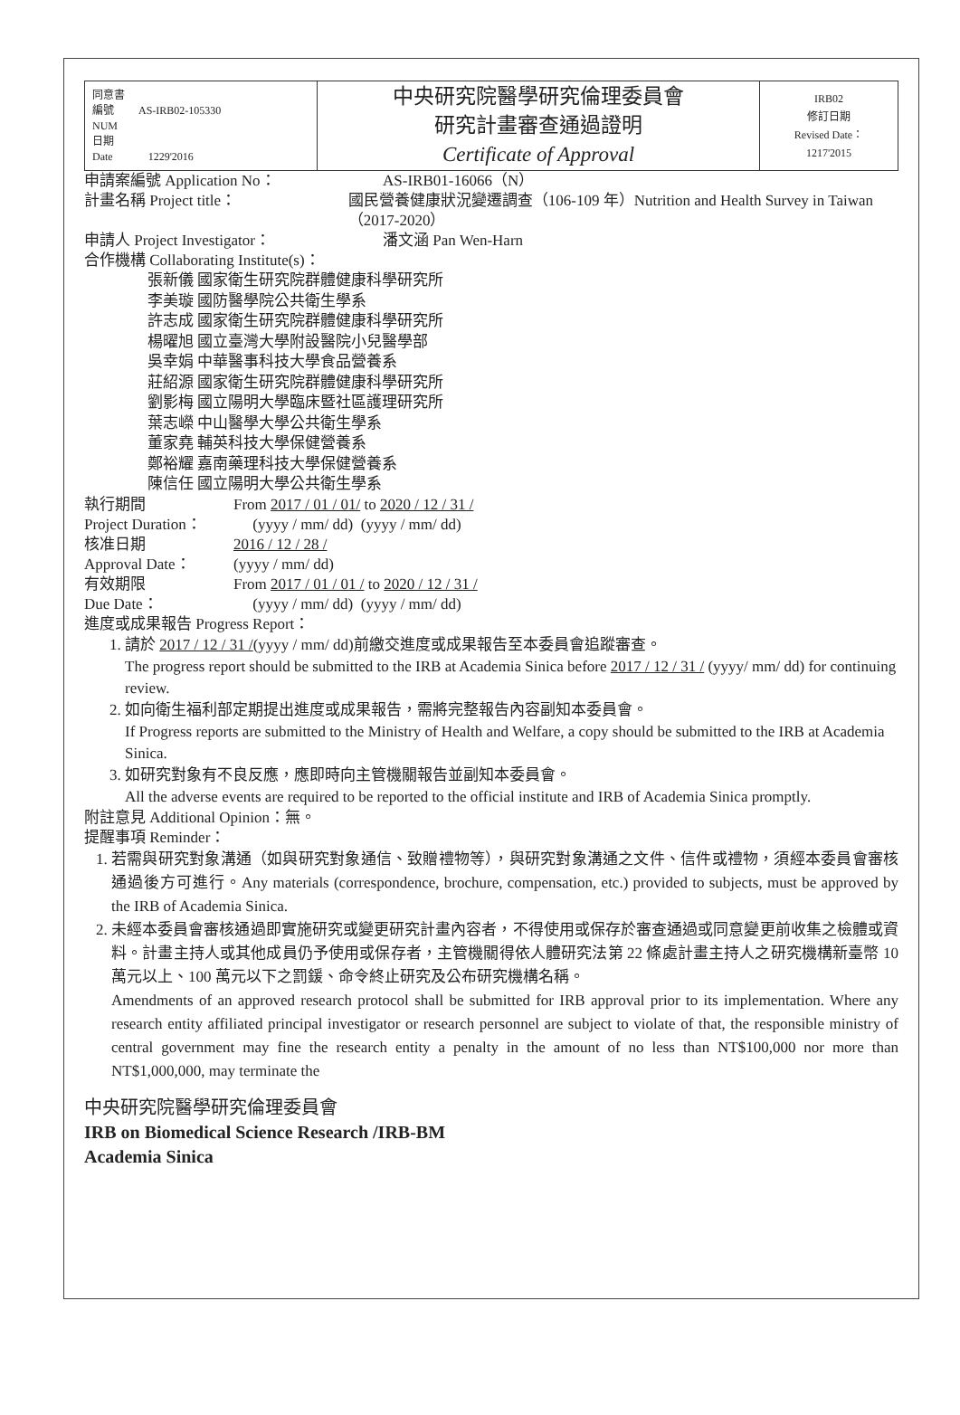| 同意書 編號 AS-IRB02-105330 NUM 日期 Date 1229'2016 | 中央研究院醫學研究倫理委員會 研究計畫審查通過證明 Certificate of Approval | IRB02 修訂日期 Revised Date： 1217'2015 |
申請案編號 Application No： AS-IRB01-16066（N）
計畫名稱 Project title： 國民營養健康狀況變遷調查（106-109 年）Nutrition and Health Survey in Taiwan（2017-2020）
申請人 Project Investigator： 潘文涵 Pan Wen-Harn
合作機構 Collaborating Institute(s)：
張新儀 國家衛生研究院群體健康科學研究所
李美璇 國防醫學院公共衛生學系
許志成 國家衛生研究院群體健康科學研究所
楊曜旭 國立臺灣大學附設醫院小兒醫學部
吳幸娟 中華醫事科技大學食品營養系
莊紹源 國家衛生研究院群體健康科學研究所
劉影梅 國立陽明大學臨床暨社區護理研究所
葉志嶸 中山醫學大學公共衛生學系
董家堯 輔英科技大學保健營養系
鄭裕耀 嘉南藥理科技大學保健營養系
陳信任 國立陽明大學公共衛生學系
執行期間
Project Duration：
From 2017 / 01 / 01/ to 2020 / 12 / 31 /
(yyyy / mm/ dd) (yyyy / mm/ dd)
核准日期
Approval Date：
2016 / 12 / 28 /
(yyyy / mm/ dd)
有效期限
Due Date：
From 2017 / 01 / 01 / to 2020 / 12 / 31 /
(yyyy / mm/ dd) (yyyy / mm/ dd)
進度或成果報告 Progress Report：
1. 請於 2017 / 12 / 31 /(yyyy / mm/ dd)前繳交進度或成果報告至本委員會追蹤審查。
The progress report should be submitted to the IRB at Academia Sinica before 2017 / 12 / 31 / (yyyy/ mm/ dd) for continuing review.
2. 如向衛生福利部定期提出進度或成果報告，需將完整報告內容副知本委員會。
If Progress reports are submitted to the Ministry of Health and Welfare, a copy should be submitted to the IRB at Academia Sinica.
3. 如研究對象有不良反應，應即時向主管機關報告並副知本委員會。
All the adverse events are required to be reported to the official institute and IRB of Academia Sinica promptly.
附註意見 Additional Opinion：無。
提醒事項 Reminder：
1. 若需與研究對象溝通（如與研究對象通信、致贈禮物等），與研究對象溝通之文件、信件或禮物，須經本委員會審核通過後方可進行。Any materials (correspondence, brochure, compensation, etc.) provided to subjects, must be approved by the IRB of Academia Sinica.
2. 未經本委員會審核通過即實施研究或變更研究計畫內容者，不得使用或保存於審查通過或同意變更前收集之檢體或資料。計畫主持人或其他成員仍予使用或保存者，主管機關得依人體研究法第 22 條處計畫主持人之研究機構新臺幣 10 萬元以上、100 萬元以下之罰鍰、命令終止研究及公布研究機構名稱。
Amendments of an approved research protocol shall be submitted for IRB approval prior to its implementation. Where any research entity affiliated principal investigator or research personnel are subject to violate of that, the responsible ministry of central government may fine the research entity a penalty in the amount of no less than NT$100,000 nor more than NT$1,000,000, may terminate the
中央研究院醫學研究倫理委員會
IRB on Biomedical Science Research /IRB-BM
Academia Sinica